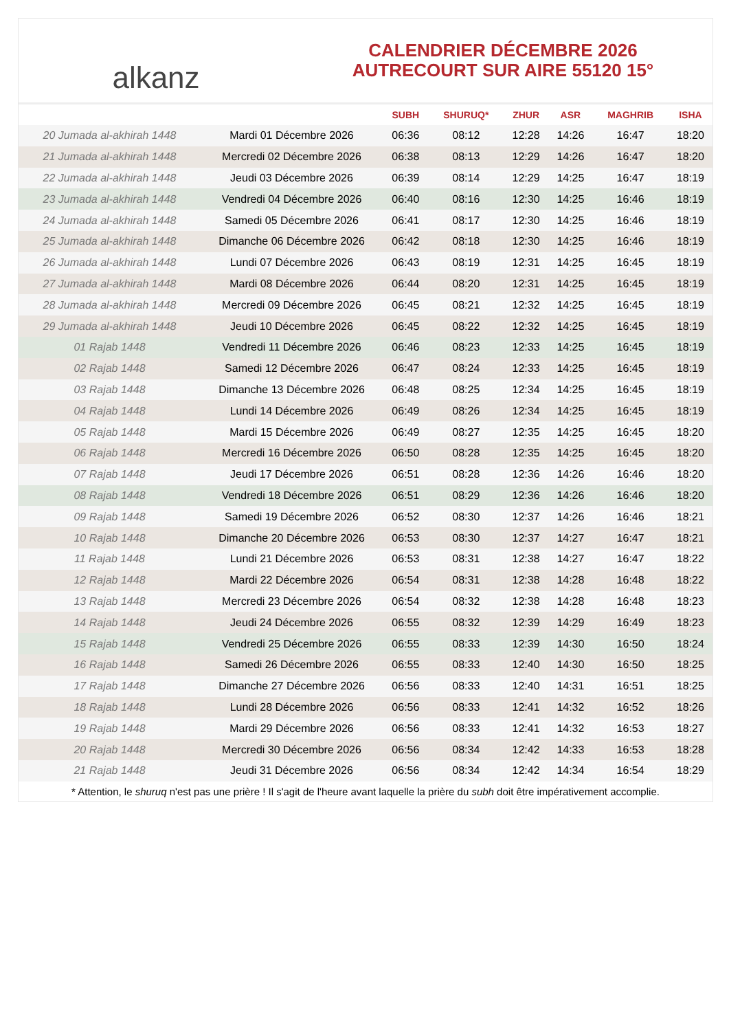alkanz
CALENDRIER DÉCEMBRE 2026
AUTRECOURT SUR AIRE 55120 15°
| | | SUBH | SHURUQ* | ZHUR | ASR | MAGHRIB | ISHA |
| --- | --- | --- | --- | --- | --- | --- | --- |
| 20 Jumada al-akhirah 1448 | Mardi 01 Décembre 2026 | 06:36 | 08:12 | 12:28 | 14:26 | 16:47 | 18:20 |
| 21 Jumada al-akhirah 1448 | Mercredi 02 Décembre 2026 | 06:38 | 08:13 | 12:29 | 14:26 | 16:47 | 18:20 |
| 22 Jumada al-akhirah 1448 | Jeudi 03 Décembre 2026 | 06:39 | 08:14 | 12:29 | 14:25 | 16:47 | 18:19 |
| 23 Jumada al-akhirah 1448 | Vendredi 04 Décembre 2026 | 06:40 | 08:16 | 12:30 | 14:25 | 16:46 | 18:19 |
| 24 Jumada al-akhirah 1448 | Samedi 05 Décembre 2026 | 06:41 | 08:17 | 12:30 | 14:25 | 16:46 | 18:19 |
| 25 Jumada al-akhirah 1448 | Dimanche 06 Décembre 2026 | 06:42 | 08:18 | 12:30 | 14:25 | 16:46 | 18:19 |
| 26 Jumada al-akhirah 1448 | Lundi 07 Décembre 2026 | 06:43 | 08:19 | 12:31 | 14:25 | 16:45 | 18:19 |
| 27 Jumada al-akhirah 1448 | Mardi 08 Décembre 2026 | 06:44 | 08:20 | 12:31 | 14:25 | 16:45 | 18:19 |
| 28 Jumada al-akhirah 1448 | Mercredi 09 Décembre 2026 | 06:45 | 08:21 | 12:32 | 14:25 | 16:45 | 18:19 |
| 29 Jumada al-akhirah 1448 | Jeudi 10 Décembre 2026 | 06:45 | 08:22 | 12:32 | 14:25 | 16:45 | 18:19 |
| 01 Rajab 1448 | Vendredi 11 Décembre 2026 | 06:46 | 08:23 | 12:33 | 14:25 | 16:45 | 18:19 |
| 02 Rajab 1448 | Samedi 12 Décembre 2026 | 06:47 | 08:24 | 12:33 | 14:25 | 16:45 | 18:19 |
| 03 Rajab 1448 | Dimanche 13 Décembre 2026 | 06:48 | 08:25 | 12:34 | 14:25 | 16:45 | 18:19 |
| 04 Rajab 1448 | Lundi 14 Décembre 2026 | 06:49 | 08:26 | 12:34 | 14:25 | 16:45 | 18:19 |
| 05 Rajab 1448 | Mardi 15 Décembre 2026 | 06:49 | 08:27 | 12:35 | 14:25 | 16:45 | 18:20 |
| 06 Rajab 1448 | Mercredi 16 Décembre 2026 | 06:50 | 08:28 | 12:35 | 14:25 | 16:45 | 18:20 |
| 07 Rajab 1448 | Jeudi 17 Décembre 2026 | 06:51 | 08:28 | 12:36 | 14:26 | 16:46 | 18:20 |
| 08 Rajab 1448 | Vendredi 18 Décembre 2026 | 06:51 | 08:29 | 12:36 | 14:26 | 16:46 | 18:20 |
| 09 Rajab 1448 | Samedi 19 Décembre 2026 | 06:52 | 08:30 | 12:37 | 14:26 | 16:46 | 18:21 |
| 10 Rajab 1448 | Dimanche 20 Décembre 2026 | 06:53 | 08:30 | 12:37 | 14:27 | 16:47 | 18:21 |
| 11 Rajab 1448 | Lundi 21 Décembre 2026 | 06:53 | 08:31 | 12:38 | 14:27 | 16:47 | 18:22 |
| 12 Rajab 1448 | Mardi 22 Décembre 2026 | 06:54 | 08:31 | 12:38 | 14:28 | 16:48 | 18:22 |
| 13 Rajab 1448 | Mercredi 23 Décembre 2026 | 06:54 | 08:32 | 12:38 | 14:28 | 16:48 | 18:23 |
| 14 Rajab 1448 | Jeudi 24 Décembre 2026 | 06:55 | 08:32 | 12:39 | 14:29 | 16:49 | 18:23 |
| 15 Rajab 1448 | Vendredi 25 Décembre 2026 | 06:55 | 08:33 | 12:39 | 14:30 | 16:50 | 18:24 |
| 16 Rajab 1448 | Samedi 26 Décembre 2026 | 06:55 | 08:33 | 12:40 | 14:30 | 16:50 | 18:25 |
| 17 Rajab 1448 | Dimanche 27 Décembre 2026 | 06:56 | 08:33 | 12:40 | 14:31 | 16:51 | 18:25 |
| 18 Rajab 1448 | Lundi 28 Décembre 2026 | 06:56 | 08:33 | 12:41 | 14:32 | 16:52 | 18:26 |
| 19 Rajab 1448 | Mardi 29 Décembre 2026 | 06:56 | 08:33 | 12:41 | 14:32 | 16:53 | 18:27 |
| 20 Rajab 1448 | Mercredi 30 Décembre 2026 | 06:56 | 08:34 | 12:42 | 14:33 | 16:53 | 18:28 |
| 21 Rajab 1448 | Jeudi 31 Décembre 2026 | 06:56 | 08:34 | 12:42 | 14:34 | 16:54 | 18:29 |
* Attention, le shuruq n'est pas une prière ! Il s'agit de l'heure avant laquelle la prière du subh doit être impérativement accomplie.